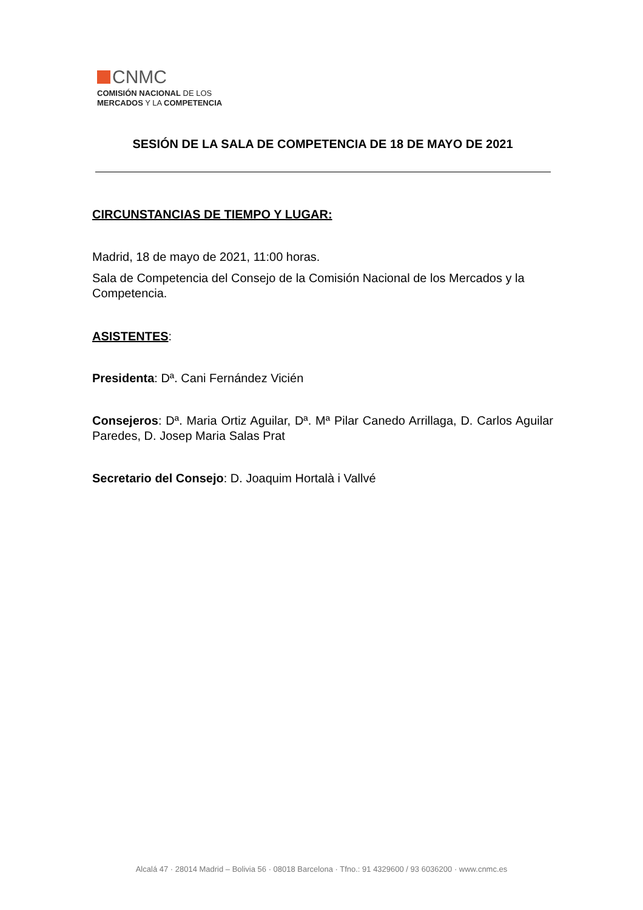CNMC
COMISIÓN NACIONAL DE LOS
MERCADOS Y LA COMPETENCIA
SESIÓN DE LA SALA DE COMPETENCIA DE 18 DE MAYO DE 2021
CIRCUNSTANCIAS DE TIEMPO Y LUGAR:
Madrid, 18 de mayo de 2021, 11:00 horas.
Sala de Competencia del Consejo de la Comisión Nacional de los Mercados y la Competencia.
ASISTENTES:
Presidenta: Dª. Cani Fernández Vicién
Consejeros: Dª. Maria Ortiz Aguilar, Dª. Mª Pilar Canedo Arrillaga, D. Carlos Aguilar Paredes, D. Josep Maria Salas Prat
Secretario del Consejo: D. Joaquim Hortalà i Vallvé
Alcalá 47 · 28014 Madrid – Bolivia 56 · 08018 Barcelona · Tfno.: 91 4329600 / 93 6036200 · www.cnmc.es